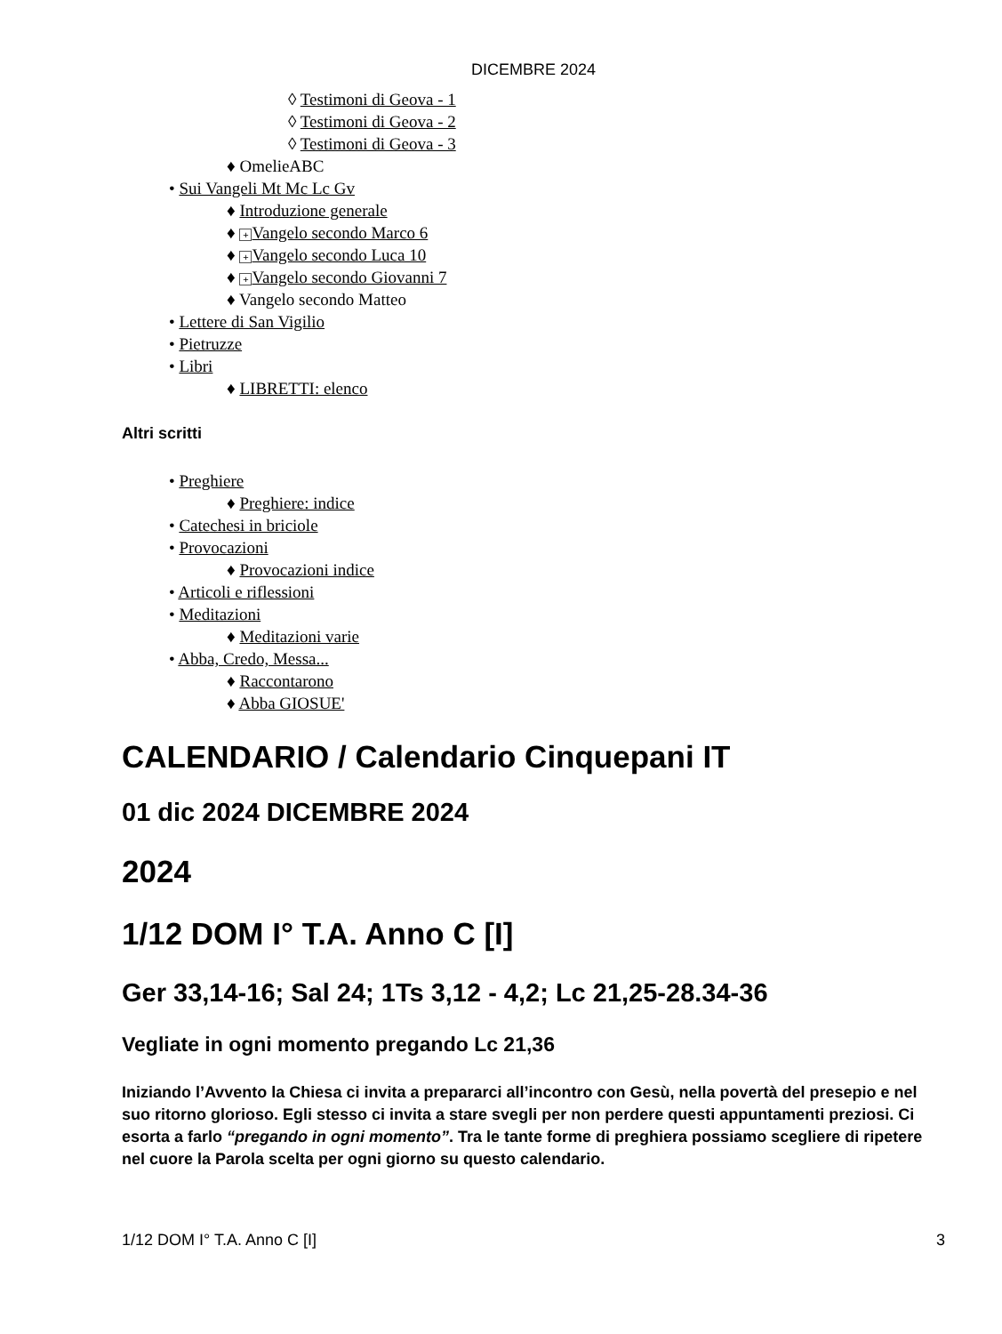DICEMBRE 2024
◊ Testimoni di Geova - 1
◊ Testimoni di Geova - 2
◊ Testimoni di Geova - 3
♦ OmelieABC
• Sui Vangeli Mt Mc Lc Gv
♦ Introduzione generale
♦ + Vangelo secondo Marco 6
♦ + Vangelo secondo Luca 10
♦ + Vangelo secondo Giovanni 7
♦ Vangelo secondo Matteo
• Lettere di San Vigilio
• Pietruzze
• Libri
♦ LIBRETTI: elenco
Altri scritti
• Preghiere
♦ Preghiere: indice
• Catechesi in briciole
• Provocazioni
♦ Provocazioni indice
• Articoli e riflessioni
• Meditazioni
♦ Meditazioni varie
• Abba, Credo, Messa...
♦ Raccontarono
♦ Abba GIOSUE'
CALENDARIO / Calendario Cinquepani IT
01 dic 2024 DICEMBRE 2024
2024
1/12 DOM I° T.A. Anno C [I]
Ger 33,14-16; Sal 24; 1Ts 3,12 - 4,2; Lc 21,25-28.34-36
Vegliate in ogni momento pregando Lc 21,36
Iniziando l’Avvento la Chiesa ci invita a prepararci all’incontro con Gesù, nella povertà del presepio e nel suo ritorno glorioso. Egli stesso ci invita a stare svegli per non perdere questi appuntamenti preziosi. Ci esorta a farlo “pregando in ogni momento”. Tra le tante forme di preghiera possiamo scegliere di ripetere nel cuore la Parola scelta per ogni giorno su questo calendario.
1/12 DOM I° T.A. Anno C [I] 3